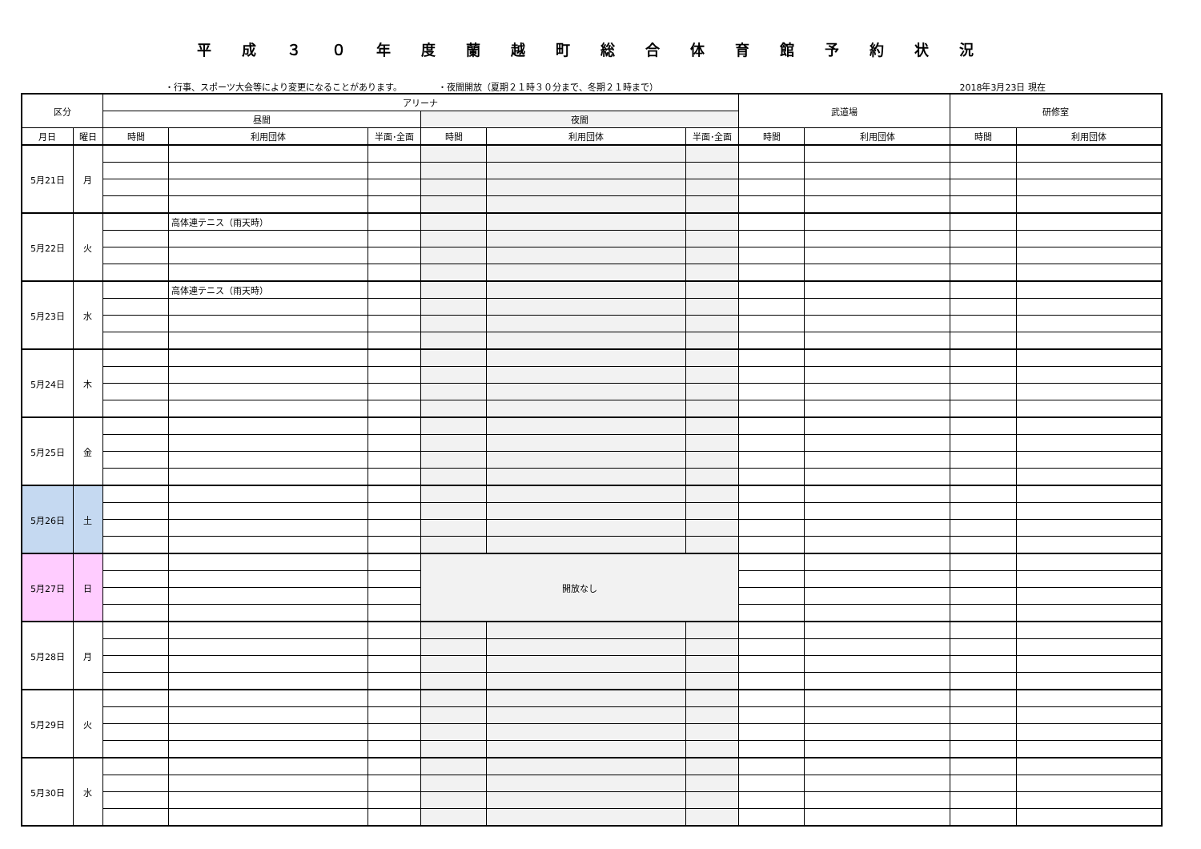平成３０年度蘭越町総合体育館予約状況
・行事、スポーツ大会等により変更になることがあります。 ・夜間開放（夏期２１時３０分まで、冬期２１時まで） 2018年3月23日 現在
| 区分 | | アリーナ | | | | | | 武道場 | | 研修室 | |
| --- | --- | --- | --- | --- | --- | --- | --- | --- | --- | --- | --- |
| | | 昼間 | | | 夜間 | | | | | | |
| 月日 | 曜日 | 時間 | 利用団体 | 半面･全面 | 時間 | 利用団体 | 半面･全面 | 時間 | 利用団体 | 時間 | 利用団体 |
| 5月21日 | 月 | | | | | | | | | | |
| 5月22日 | 火 | | 高体連テニス（雨天時） | | | | | | | | |
| 5月23日 | 水 | | 高体連テニス（雨天時） | | | | | | | | |
| 5月24日 | 木 | | | | | | | | | | |
| 5月25日 | 金 | | | | | | | | | | |
| 5月26日 | 土 | | | | | | | | | | |
| 5月27日 | 日 | | | | 開放なし | | | | | | |
| 5月28日 | 月 | | | | | | | | | | |
| 5月29日 | 火 | | | | | | | | | | |
| 5月30日 | 水 | | | | | | | | | | |